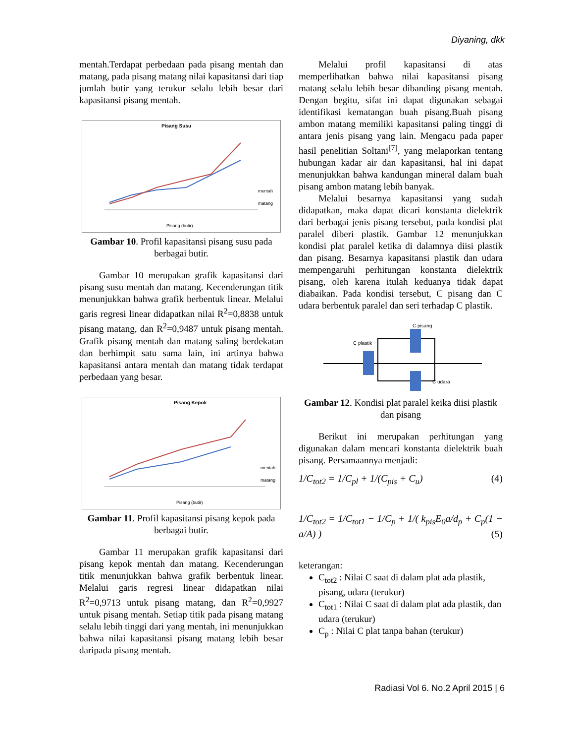Diyaning, dkk
mentah.Terdapat perbedaan pada pisang mentah dan matang, pada pisang matang nilai kapasitansi dari tiap jumlah butir yang terukur selalu lebih besar dari kapasitansi pisang mentah.
Pisang Susu
mentah
matang
Pisang (butir)
Gambar 10. Profil kapasitansi pisang susu pada berbagai butir.
Gambar 10 merupakan grafik kapasitansi dari pisang susu mentah dan matang. Kecenderungan titik menunjukkan bahwa grafik berbentuk linear. Melalui garis regresi linear didapatkan nilai R<sup>2</sup>=0,8838 untuk pisang matang, dan R<sup>2</sup>=0,9487 untuk pisang mentah. Grafik pisang mentah dan matang saling berdekatan dan berhimpit satu sama lain, ini artinya bahwa kapasitansi antara mentah dan matang tidak terdapat perbedaan yang besar.
Pisang Kepok
mentah
matang
Pisang (butir)
Gambar 11. Profil kapasitansi pisang kepok pada berbagai butir.
Gambar 11 merupakan grafik kapasitansi dari pisang kepok mentah dan matang. Kecenderungan titik menunjukkan bahwa grafik berbentuk linear. Melalui garis regresi linear didapatkan nilai R<sup>2</sup>=0,9713 untuk pisang matang, dan R<sup>2</sup>=0,9927 untuk pisang mentah. Setiap titik pada pisang matang selalu lebih tinggi dari yang mentah, ini menunjukkan bahwa nilai kapasitansi pisang matang lebih besar daripada pisang mentah.
Melalui profil kapasitansi di atas memperlihatkan bahwa nilai kapasitansi pisang matang selalu lebih besar dibanding pisang mentah. Dengan begitu, sifat ini dapat digunakan sebagai identifikasi kematangan buah pisang.Buah pisang ambon matang memiliki kapasitansi paling tinggi di antara jenis pisang yang lain. Mengacu pada paper hasil penelitian Soltani<sup>[7]</sup>, yang melaporkan tentang hubungan kadar air dan kapasitansi, hal ini dapat menunjukkan bahwa kandungan mineral dalam buah pisang ambon matang lebih banyak.
Melalui besarnya kapasitansi yang sudah didapatkan, maka dapat dicari konstanta dielektrik dari berbagai jenis pisang tersebut, pada kondisi plat paralel diberi plastik. Gambar 12 menunjukkan kondisi plat paralel ketika di dalamnya diisi plastik dan pisang. Besarnya kapasitansi plastik dan udara mempengaruhi perhitungan konstanta dielektrik pisang, oleh karena itulah keduanya tidak dapat diabaikan. Pada kondisi tersebut, C pisang dan C udara berbentuk paralel dan seri terhadap C plastik.
C pisang
C plastik
C udara
Gambar 12. Kondisi plat paralel keika diisi plastik dan pisang
Berikut ini merupakan perhitungan yang digunakan dalam mencari konstanta dielektrik buah pisang. Persamaannya menjadi:
1/C<sub>tot2</sub> = 1/C<sub>pl</sub> + 1/(C<sub>pis</sub> + C<sub>u</sub>) (4)
1/C<sub>tot2</sub> = 1/C<sub>tot1</sub> − 1/C<sub>p</sub> + 1/( k<sub>pis</sub>E<sub>0</sub>a/d<sub>p</sub> + C<sub>p</sub>(1 − a/A) ) (5)
keterangan:
C<sub>tot2</sub> : Nilai C saat di dalam plat ada plastik, pisang, udara (terukur)
C<sub>tot1</sub> : Nilai C saat di dalam plat ada plastik, dan udara (terukur)
C<sub>p</sub> : Nilai C plat tanpa bahan (terukur)
Radiasi Vol 6. No.2 April 2015 | 6